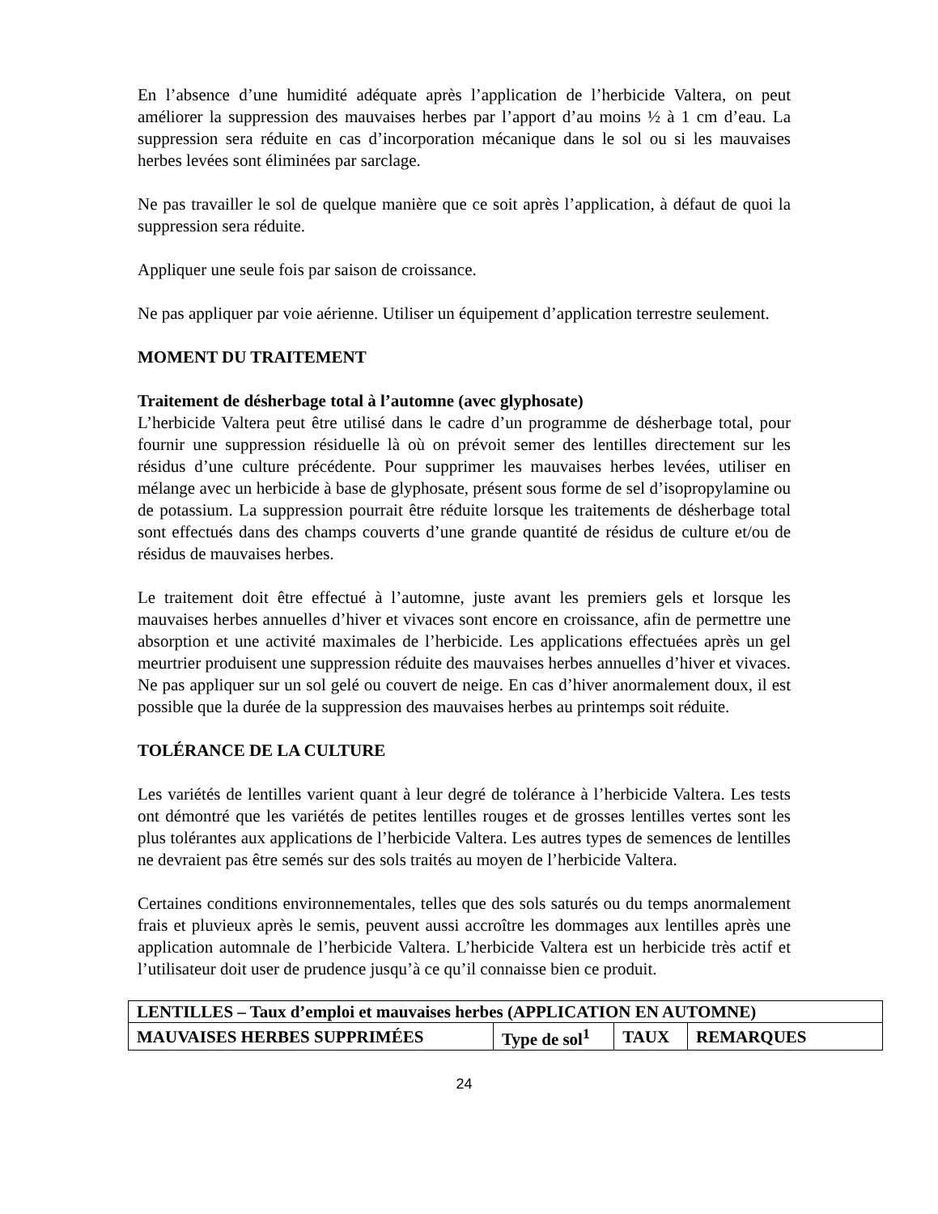En l’absence d’une humidité adéquate après l’application de l’herbicide Valtera, on peut améliorer la suppression des mauvaises herbes par l’apport d’au moins ½ à 1 cm d’eau. La suppression sera réduite en cas d’incorporation mécanique dans le sol ou si les mauvaises herbes levées sont éliminées par sarclage.
Ne pas travailler le sol de quelque manière que ce soit après l’application, à défaut de quoi la suppression sera réduite.
Appliquer une seule fois par saison de croissance.
Ne pas appliquer par voie aérienne. Utiliser un équipement d’application terrestre seulement.
MOMENT DU TRAITEMENT
Traitement de désherbage total à l’automne (avec glyphosate)
L’herbicide Valtera peut être utilisé dans le cadre d’un programme de désherbage total, pour fournir une suppression résiduelle là où on prévoit semer des lentilles directement sur les résidus d’une culture précédente. Pour supprimer les mauvaises herbes levées, utiliser en mélange avec un herbicide à base de glyphosate, présent sous forme de sel d’isopropylamine ou de potassium. La suppression pourrait être réduite lorsque les traitements de désherbage total sont effectués dans des champs couverts d’une grande quantité de résidus de culture et/ou de résidus de mauvaises herbes.
Le traitement doit être effectué à l’automne, juste avant les premiers gels et lorsque les mauvaises herbes annuelles d’hiver et vivaces sont encore en croissance, afin de permettre une absorption et une activité maximales de l’herbicide. Les applications effectuées après un gel meurtrier produisent une suppression réduite des mauvaises herbes annuelles d’hiver et vivaces. Ne pas appliquer sur un sol gelé ou couvert de neige. En cas d’hiver anormalement doux, il est possible que la durée de la suppression des mauvaises herbes au printemps soit réduite.
TOLÉRANCE DE LA CULTURE
Les variétés de lentilles varient quant à leur degré de tolérance à l’herbicide Valtera. Les tests ont démontré que les variétés de petites lentilles rouges et de grosses lentilles vertes sont les plus tolérantes aux applications de l’herbicide Valtera. Les autres types de semences de lentilles ne devraient pas être semés sur des sols traités au moyen de l’herbicide Valtera.
Certaines conditions environnementales, telles que des sols saturés ou du temps anormalement frais et pluvieux après le semis, peuvent aussi accroître les dommages aux lentilles après une application automnale de l’herbicide Valtera. L’herbicide Valtera est un herbicide très actif et l’utilisateur doit user de prudence jusqu’à ce qu’il connaisse bien ce produit.
| LENTILLES – Taux d’emploi et mauvaises herbes (APPLICATION EN AUTOMNE) | | | |
| --- | --- | --- | --- |
| MAUVAISES HERBES SUPPRIMÉES | Type de sol<sup>1</sup> | TAUX | REMARQUES |
24